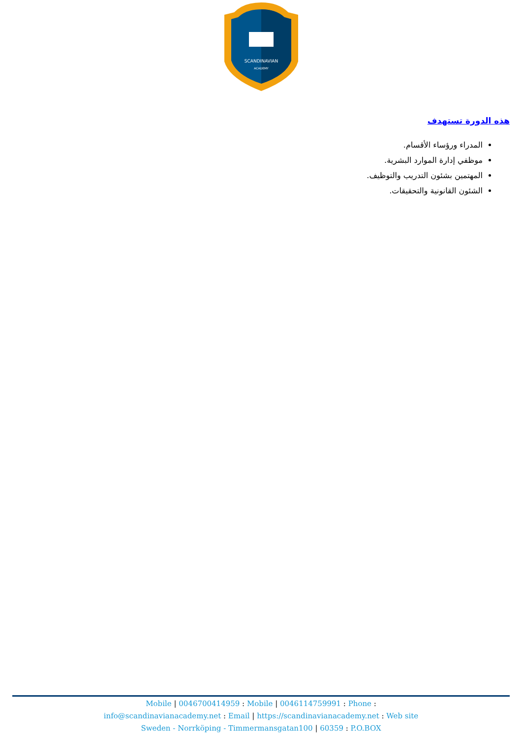SCANDINAVIAN
ACADEMY
هذه الدورة تستهدف
المدراء ورؤساء الأقسام.
موظفي إدارة الموارد البشرية.
المهتمين بشئون التدريب والتوظيف.
الشئون القانونية والتحقيقات.
Mobile | 0046700414959 : Mobile | 0046114759991 : Phone :
info@scandinavianacademy.net : Email | https://scandinavianacademy.net : Web site
Sweden - Norrköping - Timmermansgatan100 | 60359 : P.O.BOX